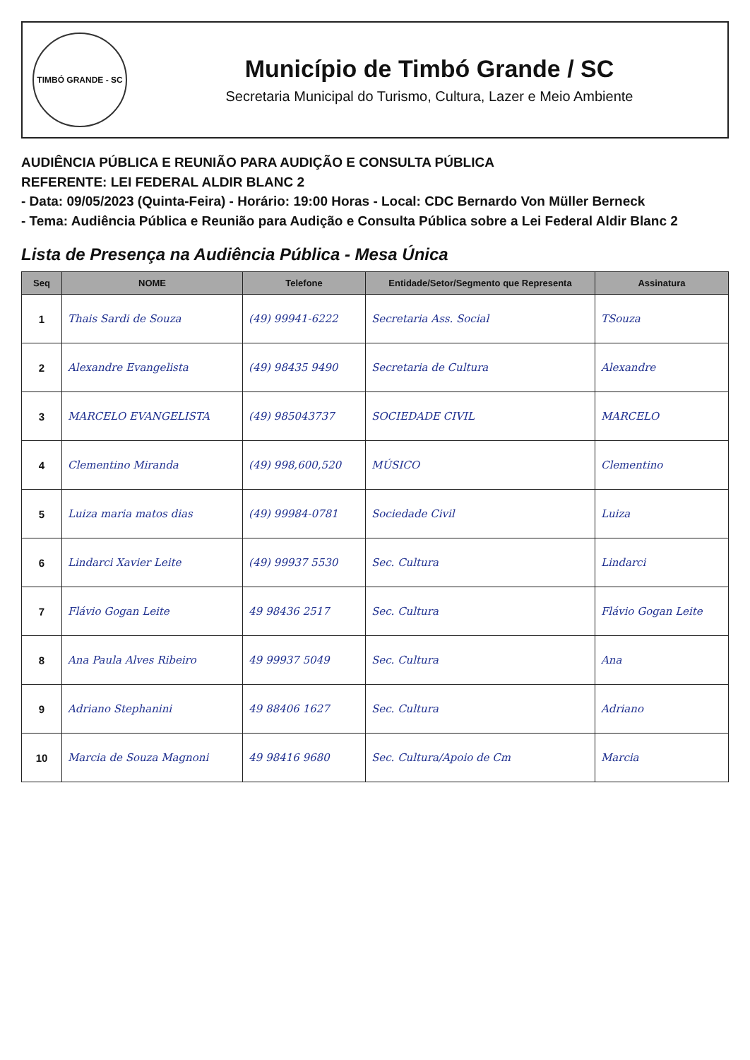TIMBÓ GRANDE - SC
Município de Timbó Grande / SC
Secretaria Municipal do Turismo, Cultura, Lazer e Meio Ambiente
AUDIÊNCIA PÚBLICA E REUNIÃO PARA AUDIÇÃO E CONSULTA PÚBLICA
REFERENTE: LEI FEDERAL ALDIR BLANC 2
- Data: 09/05/2023 (Quinta-Feira) - Horário: 19:00 Horas - Local: CDC Bernardo Von Müller Berneck
- Tema: Audiência Pública e Reunião para Audição e Consulta Pública sobre a Lei Federal Aldir Blanc 2
Lista de Presença na Audiência Pública - Mesa Única
| Seq | NOME | Telefone | Entidade/Setor/Segmento que Representa | Assinatura |
| --- | --- | --- | --- | --- |
| 1 | Thais Sardi de Souza | (49) 99941-6222 | Secretaria Ass. Social | TSouza |
| 2 | Alexandre Evangelista | (49) 98435 9490 | Secretaria de Cultura | Alexandre |
| 3 | MARCELO EVANGELISTA | (49) 985043737 | SOCIEDADE CIVIL | MARCELO |
| 4 | Clementino Miranda | (49) 998,600,520 | MÚSICO | Clementino |
| 5 | Luiza maria matos dias | (49) 99984-0781 | Sociedade Civil | Luiza |
| 6 | Lindarci Xavier Leite | (49) 99937 5530 | Sec. Cultura | Lindarci |
| 7 | Flávio Gogan Leite | 49 98436 2517 | Sec. Cultura | Flávio Gogan Leite |
| 8 | Ana Paula Alves Ribeiro | 49 99937 5049 | Sec. Cultura | Ana |
| 9 | Adriano Stephanini | 49 88406 1627 | Sec. Cultura | Adriano |
| 10 | Marcia de Souza Magnoni | 49 98416 9680 | Sec. Cultura/Apoio de Cm | Marcia |